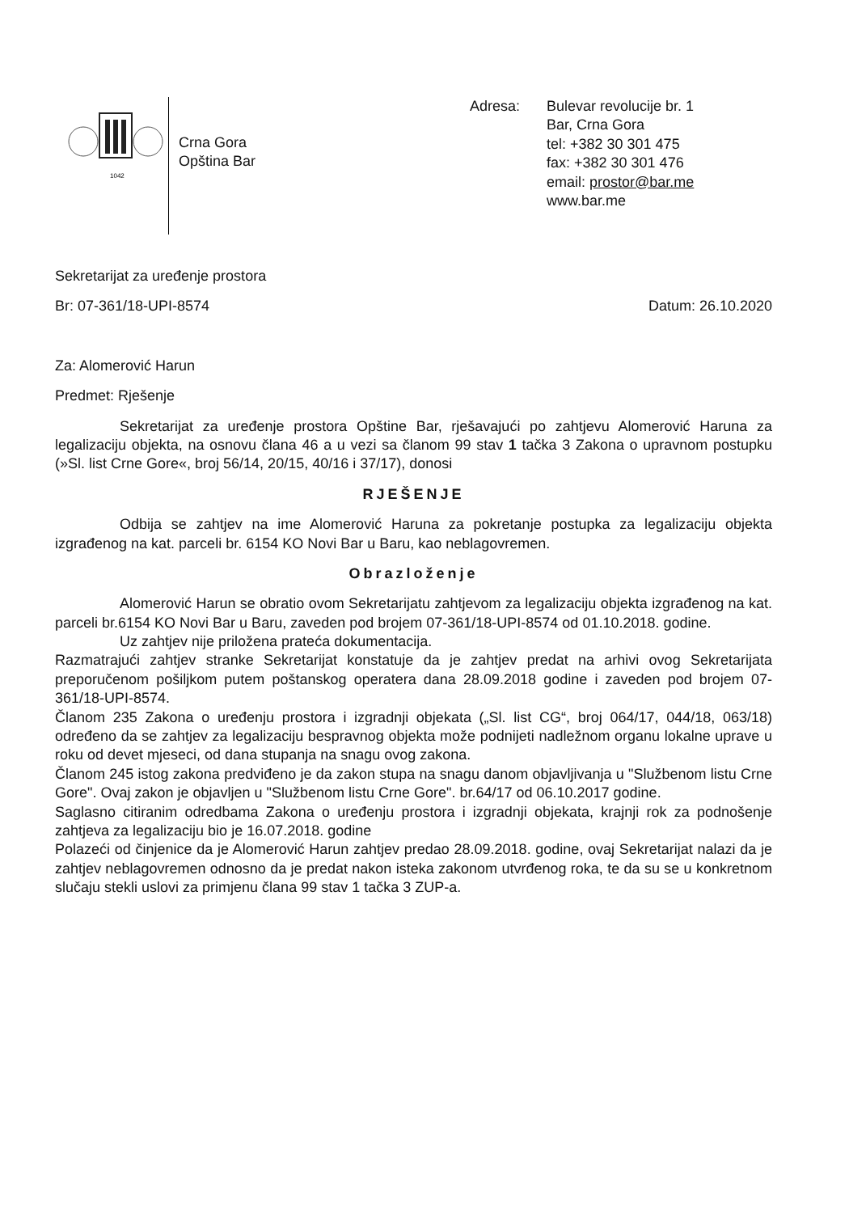1042
Crna Gora
Opština Bar
Adresa: Bulevar revolucije br. 1
Bar, Crna Gora
tel: +382 30 301 475
fax: +382 30 301 476
email: prostor@bar.me
www.bar.me
Sekretarijat za uređenje prostora
Br: 07-361/18-UPI-8574 Datum: 26.10.2020
Za: Alomerović Harun
Predmet: Rješenje
Sekretarijat za uređenje prostora Opštine Bar, rješavajući po zahtjevu Alomerović Haruna za legalizaciju objekta, na osnovu člana 46 a u vezi sa članom 99 stav 1 tačka 3 Zakona o upravnom postupku (»Sl. list Crne Gore«, broj 56/14, 20/15, 40/16 i 37/17), donosi
RJEŠENJE
Odbija se zahtjev na ime Alomerović Haruna za pokretanje postupka za legalizaciju objekta izgrađenog na kat. parceli br. 6154 KO Novi Bar u Baru, kao neblagovremen.
Obrazloženje
Alomerović Harun se obratio ovom Sekretarijatu zahtjevom za legalizaciju objekta izgrađenog na kat. parceli br.6154 KO Novi Bar u Baru, zaveden pod brojem 07-361/18-UPI-8574 od 01.10.2018. godine.
Uz zahtjev nije priložena prateća dokumentacija.
Razmatrajući zahtjev stranke Sekretarijat konstatuje da je zahtjev predat na arhivi ovog Sekretarijata preporučenom pošiljkom putem poštanskog operatera dana 28.09.2018 godine i zaveden pod brojem 07-361/18-UPI-8574.
Članom 235 Zakona o uređenju prostora i izgradnji objekata („Sl. list CG“, broj 064/17, 044/18, 063/18) određeno da se zahtjev za legalizaciju bespravnog objekta može podnijeti nadležnom organu lokalne uprave u roku od devet mjeseci, od dana stupanja na snagu ovog zakona.
Članom 245 istog zakona predviđeno je da zakon stupa na snagu danom objavljivanja u "Službenom listu Crne Gore". Ovaj zakon je objavljen u "Službenom listu Crne Gore". br.64/17 od 06.10.2017 godine.
Saglasno citiranim odredbama Zakona o uređenju prostora i izgradnji objekata, krajnji rok za podnošenje zahtjeva za legalizaciju bio je 16.07.2018. godine
Polazeći od činjenice da je Alomerović Harun zahtjev predao 28.09.2018. godine, ovaj Sekretarijat nalazi da je zahtjev neblagovremen odnosno da je predat nakon isteka zakonom utvrđenog roka, te da su se u konkretnom slučaju stekli uslovi za primjenu člana 99 stav 1 tačka 3 ZUP-a.